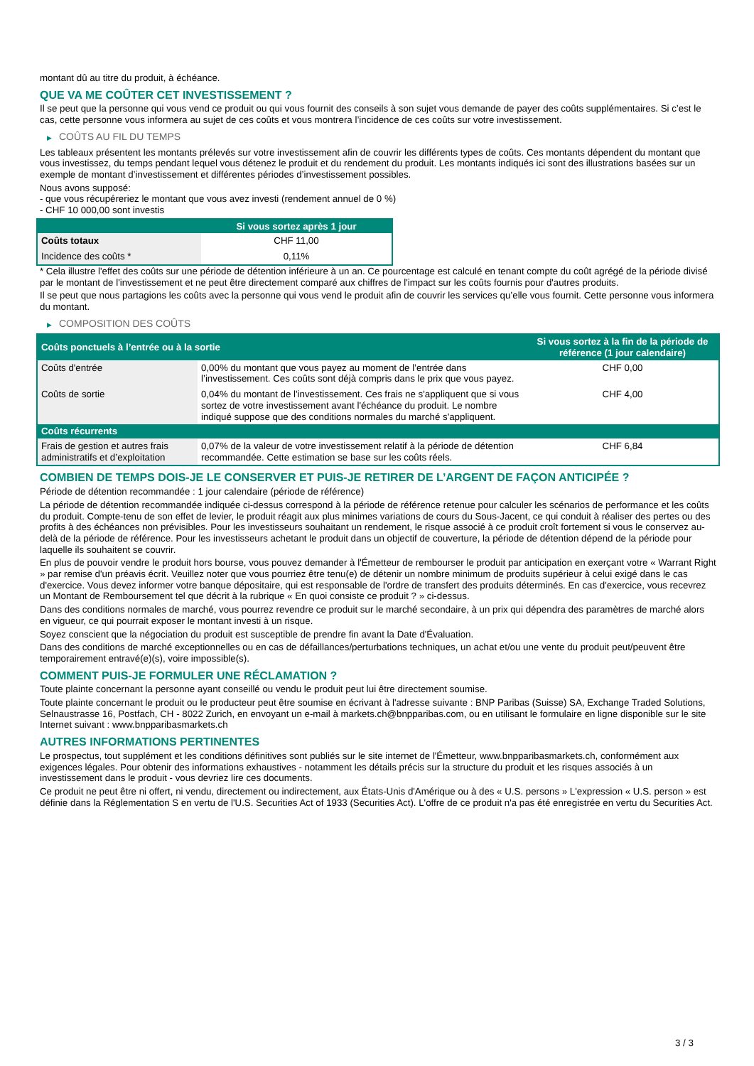montant dû au titre du produit, à échéance.
QUE VA ME COÛTER CET INVESTISSEMENT ?
Il se peut que la personne qui vous vend ce produit ou qui vous fournit des conseils à son sujet vous demande de payer des coûts supplémentaires. Si c’est le cas, cette personne vous informera au sujet de ces coûts et vous montrera l’incidence de ces coûts sur votre investissement.
▶ COÛTS AU FIL DU TEMPS
Les tableaux présentent les montants prélevés sur votre investissement afin de couvrir les différents types de coûts. Ces montants dépendent du montant que vous investissez, du temps pendant lequel vous détenez le produit et du rendement du produit. Les montants indiqués ici sont des illustrations basées sur un exemple de montant d’investissement et différentes périodes d’investissement possibles.
Nous avons supposé:
- que vous récupéreriez le montant que vous avez investi (rendement annuel de 0 %)
- CHF 10 000,00 sont investis
| | Si vous sortez après 1 jour |
| --- | --- |
| Coûts totaux | CHF 11,00 |
| Incidence des coûts * | 0,11% |
* Cela illustre l'effet des coûts sur une période de détention inférieure à un an. Ce pourcentage est calculé en tenant compte du coût agrégé de la période divisé par le montant de l'investissement et ne peut être directement comparé aux chiffres de l'impact sur les coûts fournis pour d'autres produits.
Il se peut que nous partagions les coûts avec la personne qui vous vend le produit afin de couvrir les services qu’elle vous fournit. Cette personne vous informera du montant.
▶ COMPOSITION DES COÛTS
| Coûts ponctuels à l’entrée ou à la sortie | | Si vous sortez à la fin de la période de référence (1 jour calendaire) |
| --- | --- | --- |
| Coûts d'entrée | 0,00% du montant que vous payez au moment de l’entrée dans l’investissement. Ces coûts sont déjà compris dans le prix que vous payez. | CHF 0,00 |
| Coûts de sortie | 0,04% du montant de l'investissement. Ces frais ne s'appliquent que si vous sortez de votre investissement avant l'échéance du produit. Le nombre indiqué suppose que des conditions normales du marché s'appliquent. | CHF 4,00 |
| Coûts récurrents | | |
| Frais de gestion et autres frais administratifs et d’exploitation | 0,07% de la valeur de votre investissement relatif à la période de détention recommandée. Cette estimation se base sur les coûts réels. | CHF 6,84 |
COMBIEN DE TEMPS DOIS-JE LE CONSERVER ET PUIS-JE RETIRER DE L’ARGENT DE FAÇON ANTICIPÉE ?
Période de détention recommandée : 1 jour calendaire (période de référence)
La période de détention recommandée indiquée ci-dessus correspond à la période de référence retenue pour calculer les scénarios de performance et les coûts du produit. Compte-tenu de son effet de levier, le produit réagit aux plus minimes variations de cours du Sous-Jacent, ce qui conduit à réaliser des pertes ou des profits à des échéances non prévisibles. Pour les investisseurs souhaitant un rendement, le risque associé à ce produit croît fortement si vous le conservez au-delà de la période de référence. Pour les investisseurs achetant le produit dans un objectif de couverture, la période de détention dépend de la période pour laquelle ils souhaitent se couvrir.
En plus de pouvoir vendre le produit hors bourse, vous pouvez demander à l'Émetteur de rembourser le produit par anticipation en exerçant votre « Warrant Right » par remise d'un préavis écrit. Veuillez noter que vous pourriez être tenu(e) de détenir un nombre minimum de produits supérieur à celui exigé dans le cas d'exercice. Vous devez informer votre banque dépositaire, qui est responsable de l'ordre de transfert des produits déterminés. En cas d'exercice, vous recevrez un Montant de Remboursement tel que décrit à la rubrique « En quoi consiste ce produit ? » ci-dessus.
Dans des conditions normales de marché, vous pourrez revendre ce produit sur le marché secondaire, à un prix qui dépendra des paramètres de marché alors en vigueur, ce qui pourrait exposer le montant investi à un risque.
Soyez conscient que la négociation du produit est susceptible de prendre fin avant la Date d'Évaluation.
Dans des conditions de marché exceptionnelles ou en cas de défaillances/perturbations techniques, un achat et/ou une vente du produit peut/peuvent être temporairement entravé(e)(s), voire impossible(s).
COMMENT PUIS-JE FORMULER UNE RÉCLAMATION ?
Toute plainte concernant la personne ayant conseillé ou vendu le produit peut lui être directement soumise.
Toute plainte concernant le produit ou le producteur peut être soumise en écrivant à l'adresse suivante : BNP Paribas (Suisse) SA, Exchange Traded Solutions, Selnaustrasse 16, Postfach, CH - 8022 Zurich, en envoyant un e-mail à markets.ch@bnpparibas.com, ou en utilisant le formulaire en ligne disponible sur le site Internet suivant : www.bnpparibasmarkets.ch
AUTRES INFORMATIONS PERTINENTES
Le prospectus, tout supplément et les conditions définitives sont publiés sur le site internet de l'Émetteur, www.bnpparibasmarkets.ch, conformément aux exigences légales. Pour obtenir des informations exhaustives - notamment les détails précis sur la structure du produit et les risques associés à un investissement dans le produit - vous devriez lire ces documents.
Ce produit ne peut être ni offert, ni vendu, directement ou indirectement, aux États-Unis d'Amérique ou à des « U.S. persons » L'expression « U.S. person » est définie dans la Réglementation S en vertu de l'U.S. Securities Act of 1933 (Securities Act). L'offre de ce produit n'a pas été enregistrée en vertu du Securities Act.
3 / 3